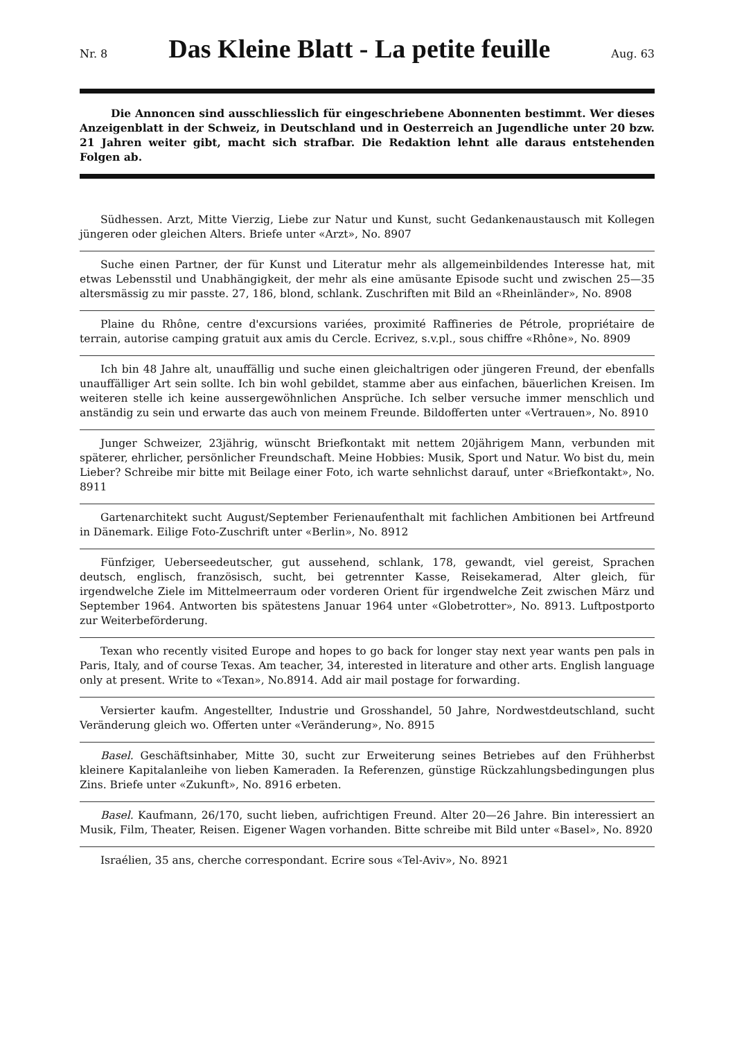Nr. 8
Das Kleine Blatt - La petite feuille
Aug. 63
Die Annoncen sind ausschliesslich für eingeschriebene Abonnenten bestimmt. Wer dieses Anzeigenblatt in der Schweiz, in Deutschland und in Oesterreich an Jugendliche unter 20 bzw. 21 Jahren weiter gibt, macht sich strafbar. Die Redaktion lehnt alle daraus entstehenden Folgen ab.
Südhessen. Arzt, Mitte Vierzig, Liebe zur Natur und Kunst, sucht Gedankenaustausch mit Kollegen jüngeren oder gleichen Alters. Briefe unter «Arzt», No. 8907
Suche einen Partner, der für Kunst und Literatur mehr als allgemeinbildendes Interesse hat, mit etwas Lebensstil und Unabhängigkeit, der mehr als eine amüsante Episode sucht und zwischen 25—35 altersmässig zu mir passte. 27, 186, blond, schlank. Zuschriften mit Bild an «Rheinländer», No. 8908
Plaine du Rhône, centre d'excursions variées, proximité Raffineries de Pétrole, propriétaire de terrain, autorise camping gratuit aux amis du Cercle. Ecrivez, s.v.pl., sous chiffre «Rhône», No. 8909
Ich bin 48 Jahre alt, unauffällig und suche einen gleichaltrigen oder jüngeren Freund, der ebenfalls unauffälliger Art sein sollte. Ich bin wohl gebildet, stamme aber aus einfachen, bäuerlichen Kreisen. Im weiteren stelle ich keine aussergewöhnlichen Ansprüche. Ich selber versuche immer menschlich und anständig zu sein und erwarte das auch von meinem Freunde. Bildofferten unter «Vertrauen», No. 8910
Junger Schweizer, 23jährig, wünscht Briefkontakt mit nettem 20jährigem Mann, verbunden mit späterer, ehrlicher, persönlicher Freundschaft. Meine Hobbies: Musik, Sport und Natur. Wo bist du, mein Lieber? Schreibe mir bitte mit Beilage einer Foto, ich warte sehnlichst darauf, unter «Briefkontakt», No. 8911
Gartenarchitekt sucht August/September Ferienaufenthalt mit fachlichen Ambitionen bei Artfreund in Dänemark. Eilige Foto-Zuschrift unter «Berlin», No. 8912
Fünfziger, Ueberseedeutscher, gut aussehend, schlank, 178, gewandt, viel gereist, Sprachen deutsch, englisch, französisch, sucht, bei getrennter Kasse, Reisekamerad, Alter gleich, für irgendwelche Ziele im Mittelmeerraum oder vorderen Orient für irgendwelche Zeit zwischen März und September 1964. Antworten bis spätestens Januar 1964 unter «Globetrotter», No. 8913. Luftpostporto zur Weiterbeförderung.
Texan who recently visited Europe and hopes to go back for longer stay next year wants pen pals in Paris, Italy, and of course Texas. Am teacher, 34, interested in literature and other arts. English language only at present. Write to «Texan», No.8914. Add air mail postage for forwarding.
Versierter kaufm. Angestellter, Industrie und Grosshandel, 50 Jahre, Nordwestdeutschland, sucht Veränderung gleich wo. Offerten unter «Veränderung», No. 8915
Basel. Geschäftsinhaber, Mitte 30, sucht zur Erweiterung seines Betriebes auf den Frühherbst kleinere Kapitalanleihe von lieben Kameraden. Ia Referenzen, günstige Rückzahlungsbedingungen plus Zins. Briefe unter «Zukunft», No. 8916 erbeten.
Basel. Kaufmann, 26/170, sucht lieben, aufrichtigen Freund. Alter 20—26 Jahre. Bin interessiert an Musik, Film, Theater, Reisen. Eigener Wagen vorhanden. Bitte schreibe mit Bild unter «Basel», No. 8920
Israélien, 35 ans, cherche correspondant. Ecrire sous «Tel-Aviv», No. 8921